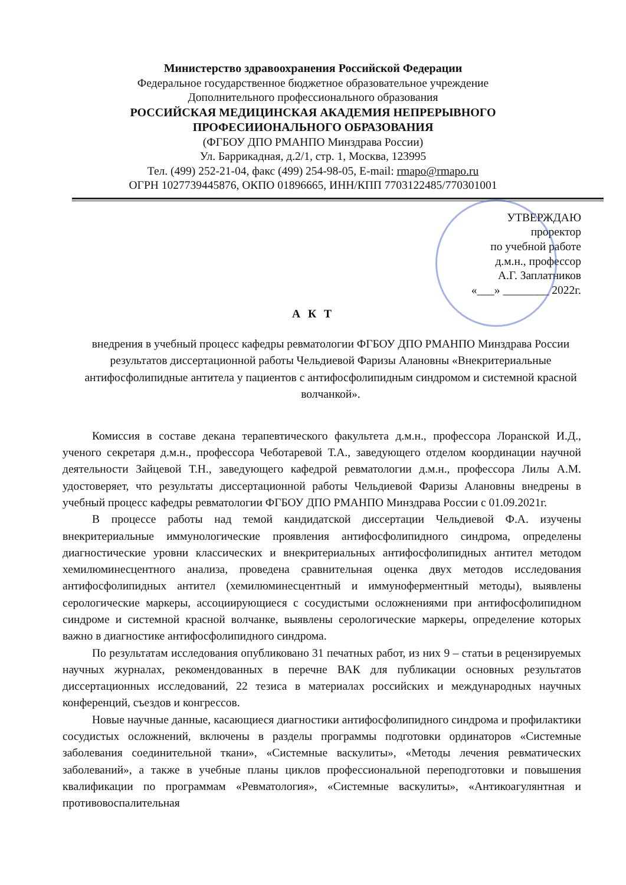Министерство здравоохранения Российской Федерации
Федеральное государственное бюджетное образовательное учреждение
Дополнительного профессионального образования
РОССИЙСКАЯ МЕДИЦИНСКАЯ АКАДЕМИЯ НЕПРЕРЫВНОГО
ПРОФЕСИИОНАЛЬНОГО ОБРАЗОВАНИЯ
(ФГБОУ ДПО РМАНПО Минздрава России)
Ул. Баррикадная, д.2/1, стр. 1, Москва, 123995
Тел. (499) 252-21-04, факс (499) 254-98-05, E-mail: rmapo@rmapo.ru
ОГРН 1027739445876, ОКПО 01896665, ИНН/КПП 7703122485/770301001
УТВЕРЖДАЮ
проректор
по учебной работе
д.м.н., профессор
А.Г. Заплатников
«___» ________ 2022г.
А К Т
внедрения в учебный процесс кафедры ревматологии ФГБОУ ДПО РМАНПО Минздрава России результатов диссертационной работы Чельдиевой Фаризы Алановны «Внекритериальные антифосфолипидные антитела у пациентов с антифосфолипидным синдромом и системной красной волчанкой».
Комиссия в составе декана терапевтического факультета д.м.н., профессора Лоранской И.Д., ученого секретаря д.м.н., профессора Чеботаревой Т.А., заведующего отделом координации научной деятельности Зайцевой Т.Н., заведующего кафедрой ревматологии д.м.н., профессора Лилы А.М. удостоверяет, что результаты диссертационной работы Чельдиевой Фаризы Алановны внедрены в учебный процесс кафедры ревматологии ФГБОУ ДПО РМАНПО Минздрава России с 01.09.2021г.
В процессе работы над темой кандидатской диссертации Чельдиевой Ф.А. изучены внекритериальные иммунологические проявления антифосфолипидного синдрома, определены диагностические уровни классических и внекритериальных антифосфолипидных антител методом хемилюминесцентного анализа, проведена сравнительная оценка двух методов исследования антифосфолипидных антител (хемилюминесцентный и иммуноферментный методы), выявлены серологические маркеры, ассоциирующиеся с сосудистыми осложнениями при антифосфолипидном синдроме и системной красной волчанке, выявлены серологические маркеры, определение которых важно в диагностике антифосфолипидного синдрома.
По результатам исследования опубликовано 31 печатных работ, из них 9 – статьи в рецензируемых научных журналах, рекомендованных в перечне ВАК для публикации основных результатов диссертационных исследований, 22 тезиса в материалах российских и международных научных конференций, съездов и конгрессов.
Новые научные данные, касающиеся диагностики антифосфолипидного синдрома и профилактики сосудистых осложнений, включены в разделы программы подготовки ординаторов «Системные заболевания соединительной ткани», «Системные васкулиты», «Методы лечения ревматических заболеваний», а также в учебные планы циклов профессиональной переподготовки и повышения квалификации по программам «Ревматология», «Системные васкулиты», «Антикоагулянтная и противовоспалительная